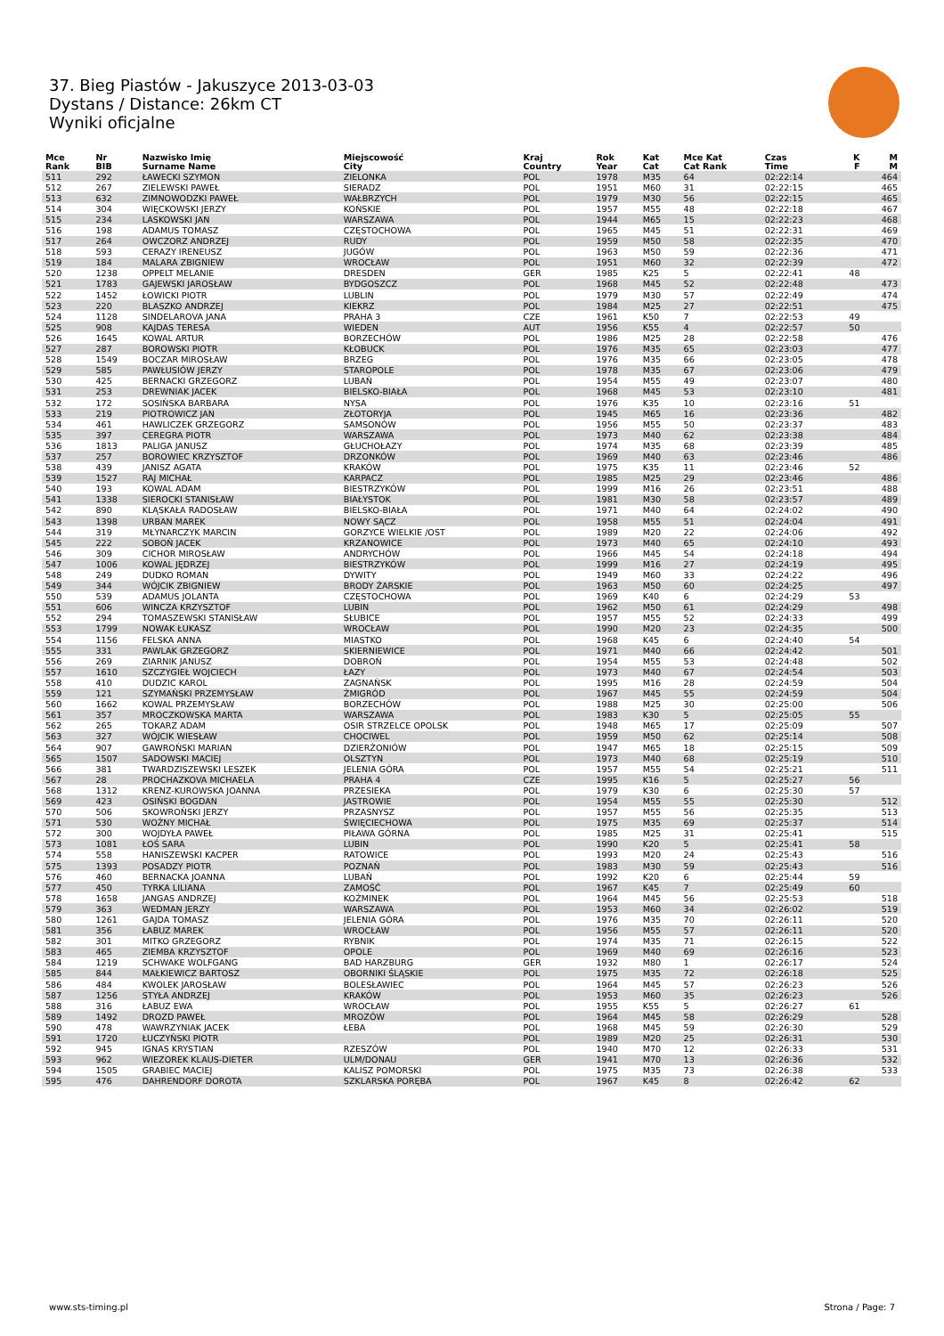37. Bieg Piastów - Jakuszyce 2013-03-03
Dystans / Distance: 26km CT
Wyniki oficjalne
| Mce Rank | Nr BIB | Nazwisko Imię Surname Name | Miejscowość City | Kraj Country | Rok Year | Kat Cat | Mce Kat Cat Rank | Czas Time | K F | M M |
| --- | --- | --- | --- | --- | --- | --- | --- | --- | --- | --- |
| 511 | 292 | ŁAWECKI SZYMON | ZIELONKA | POL | 1978 | M35 | 64 | 02:22:14 | | 464 |
| 512 | 267 | ZIELEWSKI PAWEŁ | SIERADZ | POL | 1951 | M60 | 31 | 02:22:15 | | 465 |
| 513 | 632 | ZIMNOWODZKI PAWEŁ | WAŁBRZYCH | POL | 1979 | M30 | 56 | 02:22:15 | | 465 |
| 514 | 304 | WIĘCKOWSKI JERZY | KOŃSKIE | POL | 1957 | M55 | 48 | 02:22:18 | | 467 |
| 515 | 234 | LASKOWSKI JAN | WARSZAWA | POL | 1944 | M65 | 15 | 02:22:23 | | 468 |
| 516 | 198 | ADAMUS TOMASZ | CZĘSTOCHOWA | POL | 1965 | M45 | 51 | 02:22:31 | | 469 |
| 517 | 264 | OWCZORZ ANDRZEJ | RUDY | POL | 1959 | M50 | 58 | 02:22:35 | | 470 |
| 518 | 593 | CERAZY IRENEUSZ | JUGÓW | POL | 1963 | M50 | 59 | 02:22:36 | | 471 |
| 519 | 184 | MALARA ZBIGNIEW | WROCŁAW | POL | 1951 | M60 | 32 | 02:22:39 | | 472 |
| 520 | 1238 | OPPELT MELANIE | DRESDEN | GER | 1985 | K25 | 5 | 02:22:41 | 48 | |
| 521 | 1783 | GAJEWSKI JAROSŁAW | BYDGOSZCZ | POL | 1968 | M45 | 52 | 02:22:48 | | 473 |
| 522 | 1452 | ŁOWICKI PIOTR | LUBLIN | POL | 1979 | M30 | 57 | 02:22:49 | | 474 |
| 523 | 220 | BLASZKO ANDRZEJ | KIEKRZ | POL | 1984 | M25 | 27 | 02:22:51 | | 475 |
| 524 | 1128 | SINDELAROVA JANA | PRAHA 3 | CZE | 1961 | K50 | 7 | 02:22:53 | 49 | |
| 525 | 908 | KAJDAS TERESA | WIEDEN | AUT | 1956 | K55 | 4 | 02:22:57 | 50 | |
| 526 | 1645 | KOWAL ARTUR | BORZECHÓW | POL | 1986 | M25 | 28 | 02:22:58 | | 476 |
| 527 | 287 | BOROWSKI PIOTR | KŁOBUCK | POL | 1976 | M35 | 65 | 02:23:03 | | 477 |
| 528 | 1549 | BOCZAR MIROSŁAW | BRZEG | POL | 1976 | M35 | 66 | 02:23:05 | | 478 |
| 529 | 585 | PAWŁUSIÓW JERZY | STAROPOLE | POL | 1978 | M35 | 67 | 02:23:06 | | 479 |
| 530 | 425 | BERNACKI GRZEGORZ | LUBAŃ | POL | 1954 | M55 | 49 | 02:23:07 | | 480 |
| 531 | 253 | DREWNIAK JACEK | BIELSKO-BIAŁA | POL | 1968 | M45 | 53 | 02:23:10 | | 481 |
| 532 | 172 | SOSIŃSKA BARBARA | NYSA | POL | 1976 | K35 | 10 | 02:23:16 | 51 | |
| 533 | 219 | PIOTROWICZ JAN | ZŁOTORYJA | POL | 1945 | M65 | 16 | 02:23:36 | | 482 |
| 534 | 461 | HAWLICZEK GRZEGORZ | SAMSONÓW | POL | 1956 | M55 | 50 | 02:23:37 | | 483 |
| 535 | 397 | CEREGRA PIOTR | WARSZAWA | POL | 1973 | M40 | 62 | 02:23:38 | | 484 |
| 536 | 1813 | PALIGA JANUSZ | GŁUCHOŁAZY | POL | 1974 | M35 | 68 | 02:23:39 | | 485 |
| 537 | 257 | BOROWIEC KRZYSZTOF | DRZONKÓW | POL | 1969 | M40 | 63 | 02:23:46 | | 486 |
| 538 | 439 | JANISZ AGATA | KRAKÓW | POL | 1975 | K35 | 11 | 02:23:46 | 52 | |
| 539 | 1527 | RAJ MICHAŁ | KARPACZ | POL | 1985 | M25 | 29 | 02:23:46 | | 486 |
| 540 | 193 | KOWAL ADAM | BIESTRZYKÓW | POL | 1999 | M16 | 26 | 02:23:51 | | 488 |
| 541 | 1338 | SIEROCKI STANISŁAW | BIAŁYSTOK | POL | 1981 | M30 | 58 | 02:23:57 | | 489 |
| 542 | 890 | KLĄSKAŁA RADOSŁAW | BIELSKO-BIAŁA | POL | 1971 | M40 | 64 | 02:24:02 | | 490 |
| 543 | 1398 | URBAN MAREK | NOWY SĄCZ | POL | 1958 | M55 | 51 | 02:24:04 | | 491 |
| 544 | 319 | MŁYNARCZYK MARCIN | GORZYCE WIELKIE /OST | POL | 1989 | M20 | 22 | 02:24:06 | | 492 |
| 545 | 222 | SOBOŃ JACEK | KRZANOWICE | POL | 1973 | M40 | 65 | 02:24:10 | | 493 |
| 546 | 309 | CICHOR MIROSŁAW | ANDRYCHÓW | POL | 1966 | M45 | 54 | 02:24:18 | | 494 |
| 547 | 1006 | KOWAL JĘDRZEJ | BIESTRZYKÓW | POL | 1999 | M16 | 27 | 02:24:19 | | 495 |
| 548 | 249 | DUDKO ROMAN | DYWITY | POL | 1949 | M60 | 33 | 02:24:22 | | 496 |
| 549 | 344 | WÓJCIK ZBIGNIEW | BRODY ŻARSKIE | POL | 1963 | M50 | 60 | 02:24:25 | | 497 |
| 550 | 539 | ADAMUS JOLANTA | CZĘSTOCHOWA | POL | 1969 | K40 | 6 | 02:24:29 | 53 | |
| 551 | 606 | WINCZA KRZYSZTOF | LUBIN | POL | 1962 | M50 | 61 | 02:24:29 | | 498 |
| 552 | 294 | TOMASZEWSKI STANISŁAW | SŁUBICE | POL | 1957 | M55 | 52 | 02:24:33 | | 499 |
| 553 | 1799 | NOWAK ŁUKASZ | WROCŁAW | POL | 1990 | M20 | 23 | 02:24:35 | | 500 |
| 554 | 1156 | FELSKA ANNA | MIASTKO | POL | 1968 | K45 | 6 | 02:24:40 | 54 | |
| 555 | 331 | PAWLAK GRZEGORZ | SKIERNIEWICE | POL | 1971 | M40 | 66 | 02:24:42 | | 501 |
| 556 | 269 | ZIARNIK JANUSZ | DOBROŃ | POL | 1954 | M55 | 53 | 02:24:48 | | 502 |
| 557 | 1610 | SZCZYGIEŁ WOJCIECH | ŁAZY | POL | 1973 | M40 | 67 | 02:24:54 | | 503 |
| 558 | 410 | DUDZIC KAROL | ZAGNAŃSK | POL | 1995 | M16 | 28 | 02:24:59 | | 504 |
| 559 | 121 | SZYMAŃSKI PRZEMYSŁAW | ŻMIGRÓD | POL | 1967 | M45 | 55 | 02:24:59 | | 504 |
| 560 | 1662 | KOWAL PRZEMYSŁAW | BORZECHÓW | POL | 1988 | M25 | 30 | 02:25:00 | | 506 |
| 561 | 357 | MROCZKOWSKA MARTA | WARSZAWA | POL | 1983 | K30 | 5 | 02:25:05 | 55 | |
| 562 | 265 | TOKARZ ADAM | OSIR STRZELCE OPOLSK | POL | 1948 | M65 | 17 | 02:25:09 | | 507 |
| 563 | 327 | WÓJCIK WIESŁAW | CHOCIWEL | POL | 1959 | M50 | 62 | 02:25:14 | | 508 |
| 564 | 907 | GAWROŃSKI MARIAN | DZIERŻONIÓW | POL | 1947 | M65 | 18 | 02:25:15 | | 509 |
| 565 | 1507 | SADOWSKI MACIEJ | OLSZTYN | POL | 1973 | M40 | 68 | 02:25:19 | | 510 |
| 566 | 381 | TWARDZISZEWSKI LESZEK | JELENIA GÓRA | POL | 1957 | M55 | 54 | 02:25:21 | | 511 |
| 567 | 28 | PROCHAZKOVA MICHAELA | PRAHA 4 | CZE | 1995 | K16 | 5 | 02:25:27 | 56 | |
| 568 | 1312 | KRENZ-KUROWSKA JOANNA | PRZESIEKA | POL | 1979 | K30 | 6 | 02:25:30 | 57 | |
| 569 | 423 | OSIŃSKI BOGDAN | JASTROWIE | POL | 1954 | M55 | 55 | 02:25:30 | | 512 |
| 570 | 506 | SKOWROŃSKI JERZY | PRZASNYSZ | POL | 1957 | M55 | 56 | 02:25:35 | | 513 |
| 571 | 530 | WOŹNY MICHAŁ | ŚWIĘCIECHOWA | POL | 1975 | M35 | 69 | 02:25:37 | | 514 |
| 572 | 300 | WOJDYŁA PAWEŁ | PIŁAWA GÓRNA | POL | 1985 | M25 | 31 | 02:25:41 | | 515 |
| 573 | 1081 | ŁOŚ SARA | LUBIN | POL | 1990 | K20 | 5 | 02:25:41 | 58 | |
| 574 | 558 | HANISZEWSKI KACPER | RATOWICE | POL | 1993 | M20 | 24 | 02:25:43 | | 516 |
| 575 | 1393 | POSADZY PIOTR | POZNAŃ | POL | 1983 | M30 | 59 | 02:25:43 | | 516 |
| 576 | 460 | BERNACKA JOANNA | LUBAŃ | POL | 1992 | K20 | 6 | 02:25:44 | 59 | |
| 577 | 450 | TYRKA LILIANA | ZAMOŚĆ | POL | 1967 | K45 | 7 | 02:25:49 | 60 | |
| 578 | 1658 | JANGAS ANDRZEJ | KOŹMINEK | POL | 1964 | M45 | 56 | 02:25:53 | | 518 |
| 579 | 363 | WEDMAN JERZY | WARSZAWA | POL | 1953 | M60 | 34 | 02:26:02 | | 519 |
| 580 | 1261 | GAJDA TOMASZ | JELENIA GÓRA | POL | 1976 | M35 | 70 | 02:26:11 | | 520 |
| 581 | 356 | ŁABUZ MAREK | WROCŁAW | POL | 1956 | M55 | 57 | 02:26:11 | | 520 |
| 582 | 301 | MITKO GRZEGORZ | RYBNIK | POL | 1974 | M35 | 71 | 02:26:15 | | 522 |
| 583 | 465 | ZIEMBA KRZYSZTOF | OPOLE | POL | 1969 | M40 | 69 | 02:26:16 | | 523 |
| 584 | 1219 | SCHWAKE WOLFGANG | BAD HARZBURG | GER | 1932 | M80 | 1 | 02:26:17 | | 524 |
| 585 | 844 | MAŁKIEWICZ BARTOSZ | OBORNIKI ŚLĄSKIE | POL | 1975 | M35 | 72 | 02:26:18 | | 525 |
| 586 | 484 | KWOLEK JAROSŁAW | BOLESŁAWIEC | POL | 1964 | M45 | 57 | 02:26:23 | | 526 |
| 587 | 1256 | STYŁA ANDRZEJ | KRAKÓW | POL | 1953 | M60 | 35 | 02:26:23 | | 526 |
| 588 | 316 | ŁABUZ EWA | WROCŁAW | POL | 1955 | K55 | 5 | 02:26:27 | 61 | |
| 589 | 1492 | DROZD PAWEŁ | MROZÓW | POL | 1964 | M45 | 58 | 02:26:29 | | 528 |
| 590 | 478 | WAWRZYNIAK JACEK | ŁEBA | POL | 1968 | M45 | 59 | 02:26:30 | | 529 |
| 591 | 1720 | ŁUCZYŃSKI PIOTR | | POL | 1989 | M20 | 25 | 02:26:31 | | 530 |
| 592 | 945 | IGNAS KRYSTIAN | RZESZÓW | POL | 1940 | M70 | 12 | 02:26:33 | | 531 |
| 593 | 962 | WIEZOREK KLAUS-DIETER | ULM/DONAU | GER | 1941 | M70 | 13 | 02:26:36 | | 532 |
| 594 | 1505 | GRABIEC MACIEJ | KALISZ POMORSKI | POL | 1975 | M35 | 73 | 02:26:38 | | 533 |
| 595 | 476 | DAHRENDORF DOROTA | SZKLARSKA PORĘBA | POL | 1967 | K45 | 8 | 02:26:42 | 62 | |
www.sts-timing.pl Strona / Page: 7